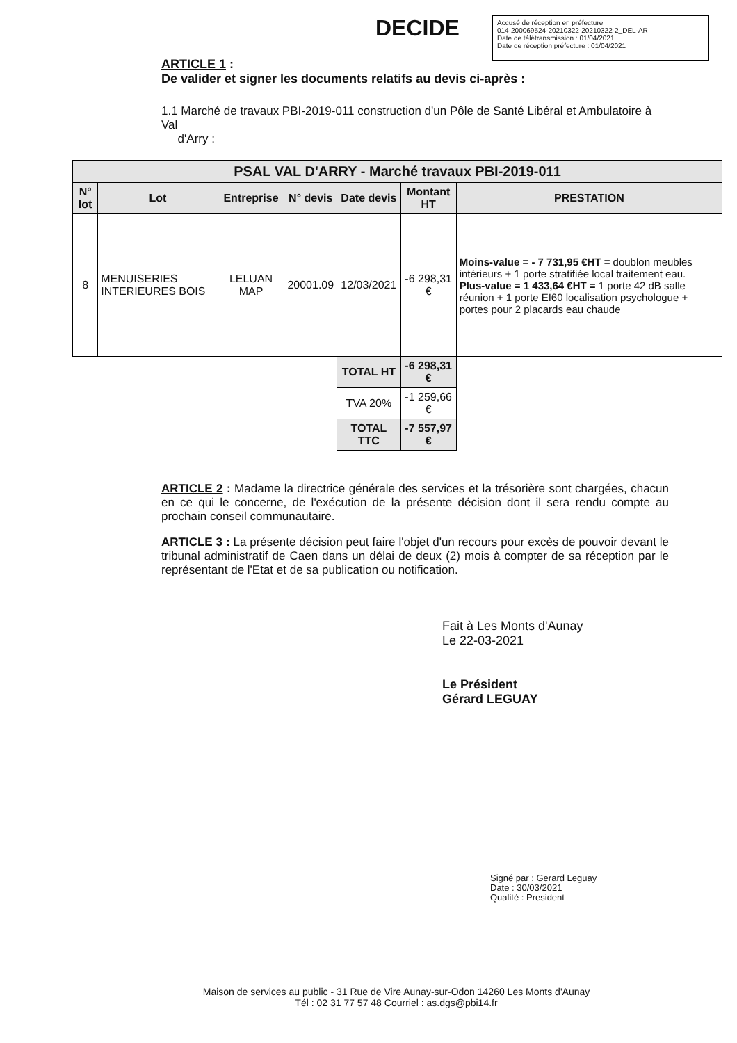DECIDE
Accusé de réception en préfecture
014-200069524-20210322-20210322-2_DEL-AR
Date de télétransmission : 01/04/2021
Date de réception préfecture : 01/04/2021
ARTICLE 1 :
De valider et signer les documents relatifs au devis ci-après :
1.1 Marché de travaux PBI-2019-011 construction d'un Pôle de Santé Libéral et Ambulatoire à Val
d'Arry :
| PSAL VAL D'ARRY - Marché travaux PBI-2019-011 | | | | | | |
| --- | --- | --- | --- | --- | --- | --- |
| N° lot | Lot | Entreprise | N° devis | Date devis | Montant HT | PRESTATION |
| 8 | MENUISERIES INTERIEURES BOIS | LELUAN MAP | 20001.09 | 12/03/2021 | -6 298,31 € | Moins-value = - 7 731,95 €HT = doublon meubles intérieurs + 1 porte stratifiée local traitement eau. Plus-value = 1 433,64 €HT = 1 porte 42 dB salle réunion + 1 porte EI60 localisation psychologue + portes pour 2 placards eau chaude |
| | | | | TOTAL HT | -6 298,31 € | |
| | | | | TVA 20% | -1 259,66 € | |
| | | | | TOTAL TTC | -7 557,97 € | |
ARTICLE 2 : Madame la directrice générale des services et la trésorière sont chargées, chacun en ce qui le concerne, de l'exécution de la présente décision dont il sera rendu compte au prochain conseil communautaire.
ARTICLE 3 : La présente décision peut faire l'objet d'un recours pour excès de pouvoir devant le tribunal administratif de Caen dans un délai de deux (2) mois à compter de sa réception par le représentant de l'Etat et de sa publication ou notification.
Fait à Les Monts d'Aunay
Le 22-03-2021
Le Président
Gérard LEGUAY
Signé par : Gerard Leguay
Date : 30/03/2021
Qualité : President
Maison de services au public - 31 Rue de Vire Aunay-sur-Odon 14260 Les Monts d'Aunay
Tél : 02 31 77 57 48 Courriel : as.dgs@pbi14.fr